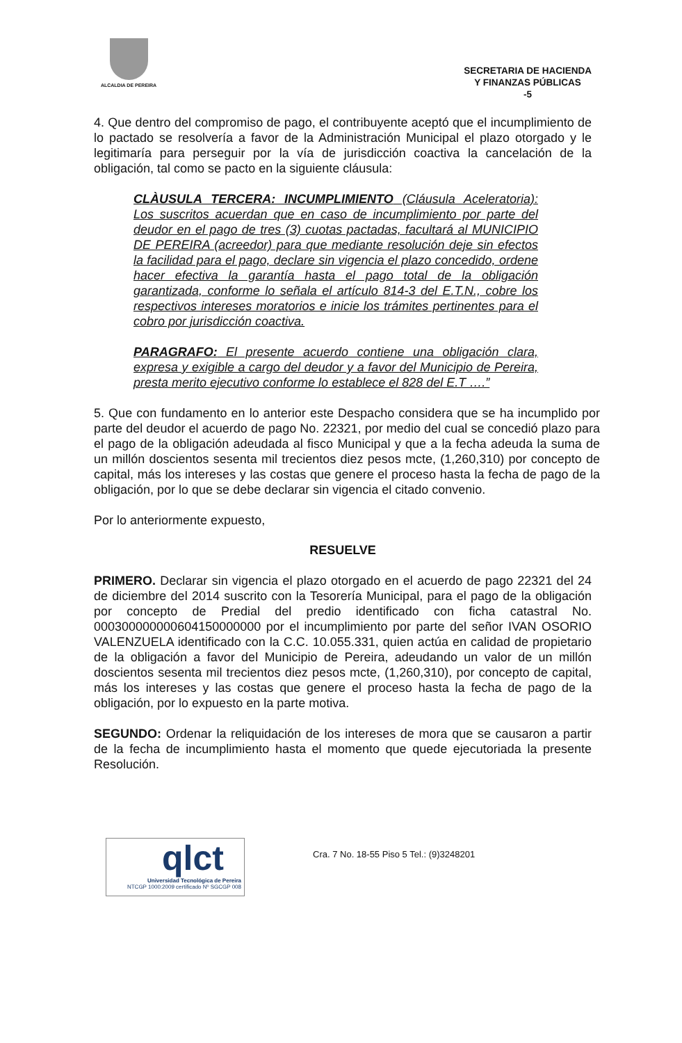ALCALDIA DE PEREIRA
SECRETARIA DE HACIENDA
Y FINANZAS PÚBLICAS
-5
4. Que dentro del compromiso de pago, el contribuyente aceptó que el incumplimiento de lo pactado se resolvería a favor de la Administración Municipal el plazo otorgado y le legitimaría para perseguir por la vía de jurisdicción coactiva la cancelación de la obligación, tal como se pacto en la siguiente cláusula:
CLÀUSULA TERCERA: INCUMPLIMIENTO (Cláusula Aceleratoria): Los suscritos acuerdan que en caso de incumplimiento por parte del deudor en el pago de tres (3) cuotas pactadas, facultará al MUNICIPIO DE PEREIRA (acreedor) para que mediante resolución deje sin efectos la facilidad para el pago, declare sin vigencia el plazo concedido, ordene hacer efectiva la garantía hasta el pago total de la obligación garantizada, conforme lo señala el artículo 814-3 del E.T.N., cobre los respectivos intereses moratorios e inicie los trámites pertinentes para el cobro por jurisdicción coactiva.
PARAGRAFO: El presente acuerdo contiene una obligación clara, expresa y exigible a cargo del deudor y a favor del Municipio de Pereira, presta merito ejecutivo conforme lo establece el 828 del E.T ….”
5. Que con fundamento en lo anterior este Despacho considera que se ha incumplido por parte del deudor el acuerdo de pago No. 22321, por medio del cual se concedió plazo para el pago de la obligación adeudada al fisco Municipal y que a la fecha adeuda la suma de un millón doscientos sesenta mil trecientos diez pesos mcte, (1,260,310) por concepto de capital, más los intereses y las costas que genere el proceso hasta la fecha de pago de la obligación, por lo que se debe declarar sin vigencia el citado convenio.
Por lo anteriormente expuesto,
RESUELVE
PRIMERO. Declarar sin vigencia el plazo otorgado en el acuerdo de pago 22321 del 24 de diciembre del 2014 suscrito con la Tesorería Municipal, para el pago de la obligación por concepto de Predial del predio identificado con ficha catastral No. 000300000000604150000000 por el incumplimiento por parte del señor IVAN OSORIO VALENZUELA identificado con la C.C. 10.055.331, quien actúa en calidad de propietario de la obligación a favor del Municipio de Pereira, adeudando un valor de un millón doscientos sesenta mil trecientos diez pesos mcte, (1,260,310), por concepto de capital, más los intereses y las costas que genere el proceso hasta la fecha de pago de la obligación, por lo expuesto en la parte motiva.
SEGUNDO: Ordenar la reliquidación de los intereses de mora que se causaron a partir de la fecha de incumplimiento hasta el momento que quede ejecutoriada la presente Resolución.
qlct
Universidad Tecnológica de Pereira
NTCGP 1000:2009 certificado Nº SGCGP 008
Cra. 7 No. 18-55 Piso 5 Tel.: (9)3248201